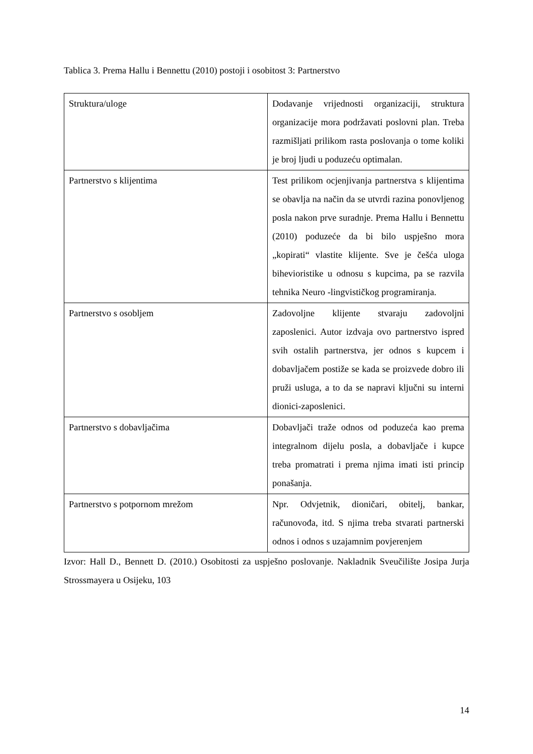Tablica 3. Prema Hallu i Bennettu (2010) postoji i osobitost 3: Partnerstvo
| Struktura/uloge | Dodavanje vrijednosti organizaciji, struktura organizacije mora podržavati poslovni plan. Treba razmišljati prilikom rasta poslovanja o tome koliki je broj ljudi u poduzeću optimalan. |
| Partnerstvo s klijentima | Test prilikom ocjenjivanja partnerstva s klijentima se obavlja na način da se utvrdi razina ponovljenog posla nakon prve suradnje. Prema Hallu i Bennettu (2010) poduzeće da bi bilo uspješno mora „kopirati“ vlastite klijente. Sve je češća uloga bihevioristike u odnosu s kupcima, pa se razvila tehnika Neuro -lingvističkog programiranja. |
| Partnerstvo s osobljem | Zadovoljne klijente stvaraju zadovoljni zaposlenici. Autor izdvaja ovo partnerstvo ispred svih ostalih partnerstva, jer odnos s kupcem i dobavljačem postiže se kada se proizvede dobro ili pruži usluga, a to da se napravi ključni su interni dionici-zaposlenici. |
| Partnerstvo s dobavljačima | Dobavljači traže odnos od poduzeća kao prema integralnom dijelu posla, a dobavljače i kupce treba promatrati i prema njima imati isti princip ponašanja. |
| Partnerstvo s potpornom mrežom | Npr. Odvjetnik, dioničari, obitelj, bankar, računovođa, itd. S njima treba stvarati partnerski odnos i odnos s uzajamnim povjerenjem |
Izvor: Hall D., Bennett D. (2010.) Osobitosti za uspješno poslovanje. Nakladnik Sveučilište Josipa Jurja Strossmayera u Osijeku, 103
14